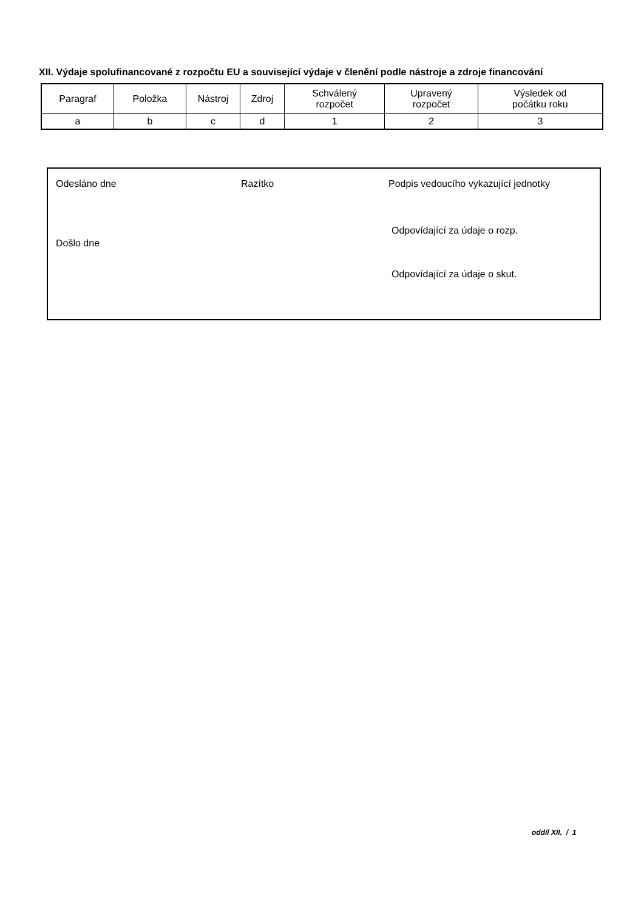XII. Výdaje spolufinancované z rozpočtu EU a související výdaje v členění podle nástroje a zdroje financování
| Paragraf | Položka | Nástroj | Zdroj | Schválený rozpočet | Upravený rozpočet | Výsledek od počátku roku |
| --- | --- | --- | --- | --- | --- | --- |
| a | b | c | d | 1 | 2 | 3 |
Odesláno dne Razítko
Podpis vedoucího vykazující jednotky
Odpovídající za údaje o rozp.
Došlo dne
Odpovídající za údaje o skut.
oddíl XII. / 1